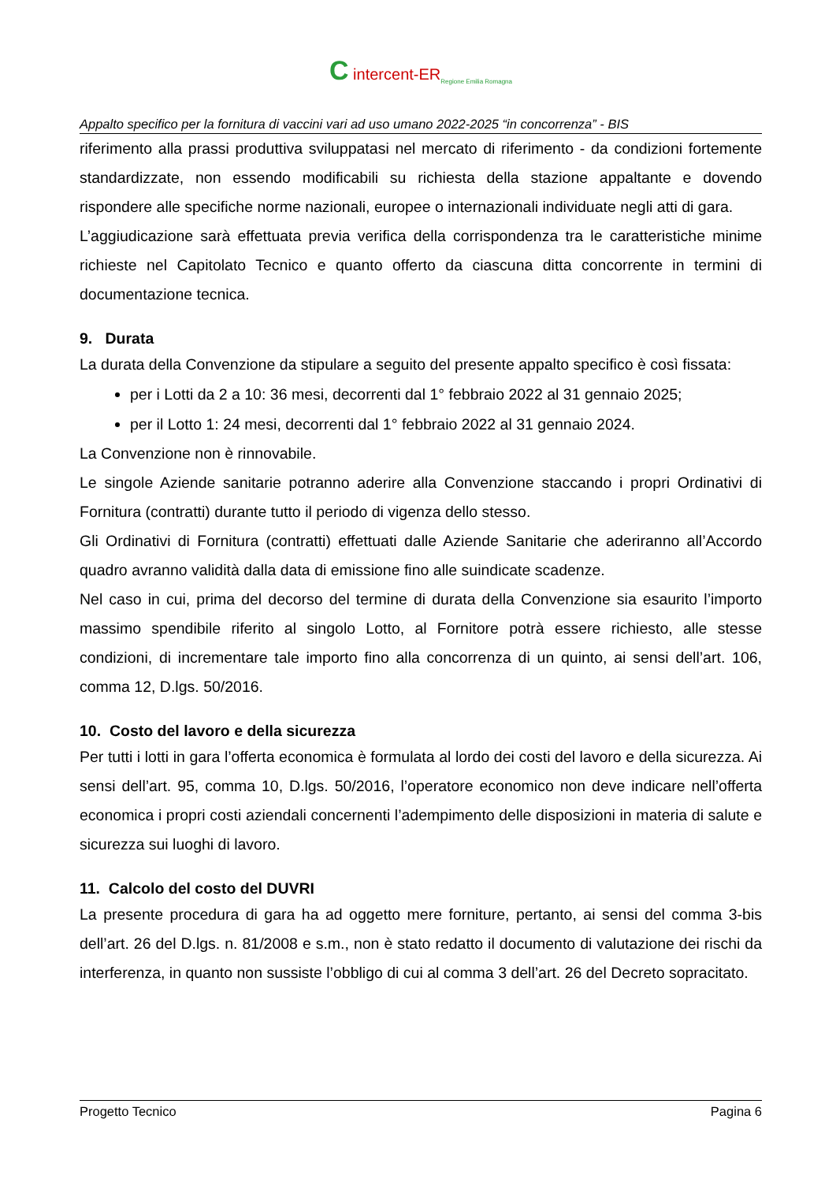C intercent-ER<sub>Regione Emilia Romagna</sub>
Appalto specifico per la fornitura di vaccini vari ad uso umano 2022-2025 “in concorrenza” - BIS
riferimento alla prassi produttiva sviluppatasi nel mercato di riferimento - da condizioni fortemente standardizzate, non essendo modificabili su richiesta della stazione appaltante e dovendo rispondere alle specifiche norme nazionali, europee o internazionali individuate negli atti di gara.
L’aggiudicazione sarà effettuata previa verifica della corrispondenza tra le caratteristiche minime richieste nel Capitolato Tecnico e quanto offerto da ciascuna ditta concorrente in termini di documentazione tecnica.
9. Durata
La durata della Convenzione da stipulare a seguito del presente appalto specifico è così fissata:
per i Lotti da 2 a 10: 36 mesi, decorrenti dal 1° febbraio 2022 al 31 gennaio 2025;
per il Lotto 1: 24 mesi, decorrenti dal 1° febbraio 2022 al 31 gennaio 2024.
La Convenzione non è rinnovabile.
Le singole Aziende sanitarie potranno aderire alla Convenzione staccando i propri Ordinativi di Fornitura (contratti) durante tutto il periodo di vigenza dello stesso.
Gli Ordinativi di Fornitura (contratti) effettuati dalle Aziende Sanitarie che aderiranno all’Accordo quadro avranno validità dalla data di emissione fino alle suindicate scadenze.
Nel caso in cui, prima del decorso del termine di durata della Convenzione sia esaurito l’importo massimo spendibile riferito al singolo Lotto, al Fornitore potrà essere richiesto, alle stesse condizioni, di incrementare tale importo fino alla concorrenza di un quinto, ai sensi dell’art. 106, comma 12, D.lgs. 50/2016.
10. Costo del lavoro e della sicurezza
Per tutti i lotti in gara l’offerta economica è formulata al lordo dei costi del lavoro e della sicurezza. Ai sensi dell’art. 95, comma 10, D.lgs. 50/2016, l’operatore economico non deve indicare nell’offerta economica i propri costi aziendali concernenti l’adempimento delle disposizioni in materia di salute e sicurezza sui luoghi di lavoro.
11. Calcolo del costo del DUVRI
La presente procedura di gara ha ad oggetto mere forniture, pertanto, ai sensi del comma 3-bis dell’art. 26 del D.lgs. n. 81/2008 e s.m., non è stato redatto il documento di valutazione dei rischi da interferenza, in quanto non sussiste l’obbligo di cui al comma 3 dell’art. 26 del Decreto sopracitato.
Progetto Tecnico Pagina 6